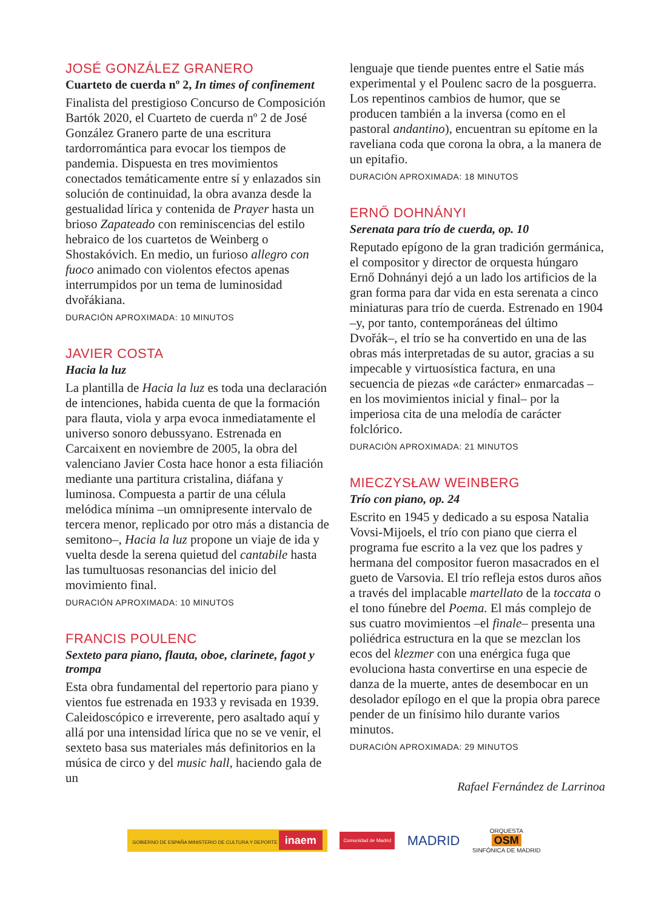JOSÉ GONZÁLEZ GRANERO
Cuarteto de cuerda nº 2, In times of confinement
Finalista del prestigioso Concurso de Composición Bartók 2020, el Cuarteto de cuerda nº 2 de José González Granero parte de una escritura tardorromántica para evocar los tiempos de pandemia. Dispuesta en tres movimientos conectados temáticamente entre sí y enlazados sin solución de continuidad, la obra avanza desde la gestualidad lírica y contenida de Prayer hasta un brioso Zapateado con reminiscencias del estilo hebraico de los cuartetos de Weinberg o Shostakóvich. En medio, un furioso allegro con fuoco animado con violentos efectos apenas interrumpidos por un tema de luminosidad dvořákiana.
DURACIÓN APROXIMADA: 10 MINUTOS
JAVIER COSTA
Hacia la luz
La plantilla de Hacia la luz es toda una declaración de intenciones, habida cuenta de que la formación para flauta, viola y arpa evoca inmediatamente el universo sonoro debussyano. Estrenada en Carcaixent en noviembre de 2005, la obra del valenciano Javier Costa hace honor a esta filiación mediante una partitura cristalina, diáfana y luminosa. Compuesta a partir de una célula melódica mínima –un omnipresente intervalo de tercera menor, replicado por otro más a distancia de semitono–, Hacia la luz propone un viaje de ida y vuelta desde la serena quietud del cantabile hasta las tumultuosas resonancias del inicio del movimiento final.
DURACIÓN APROXIMADA: 10 MINUTOS
FRANCIS POULENC
Sexteto para piano, flauta, oboe, clarinete, fagot y trompa
Esta obra fundamental del repertorio para piano y vientos fue estrenada en 1933 y revisada en 1939. Caleidoscópico e irreverente, pero asaltado aquí y allá por una intensidad lírica que no se ve venir, el sexteto basa sus materiales más definitorios en la música de circo y del music hall, haciendo gala de un
lenguaje que tiende puentes entre el Satie más experimental y el Poulenc sacro de la posguerra. Los repentinos cambios de humor, que se producen también a la inversa (como en el pastoral andantino), encuentran su epítome en la raveliana coda que corona la obra, a la manera de un epitafio.
DURACIÓN APROXIMADA: 18 MINUTOS
ERNŐ DOHNÁNYI
Serenata para trío de cuerda, op. 10
Reputado epígono de la gran tradición germánica, el compositor y director de orquesta húngaro Ernő Dohnányi dejó a un lado los artificios de la gran forma para dar vida en esta serenata a cinco miniaturas para trío de cuerda. Estrenado en 1904 –y, por tanto, contemporáneas del último Dvořák–, el trío se ha convertido en una de las obras más interpretadas de su autor, gracias a su impecable y virtuosística factura, en una secuencia de piezas «de carácter» enmarcadas –en los movimientos inicial y final– por la imperiosa cita de una melodía de carácter folclórico.
DURACIÓN APROXIMADA: 21 MINUTOS
MIECZYSŁAW WEINBERG
Trío con piano, op. 24
Escrito en 1945 y dedicado a su esposa Natalia Vovsi-Mijoels, el trío con piano que cierra el programa fue escrito a la vez que los padres y hermana del compositor fueron masacrados en el gueto de Varsovia. El trío refleja estos duros años a través del implacable martellato de la toccata o el tono fúnebre del Poema. El más complejo de sus cuatro movimientos –el finale– presenta una poliédrica estructura en la que se mezclan los ecos del klezmer con una enérgica fuga que evoluciona hasta convertirse en una especie de danza de la muerte, antes de desembocar en un desolador epílogo en el que la propia obra parece pender de un finísimo hilo durante varios minutos.
DURACIÓN APROXIMADA: 29 MINUTOS
Rafael Fernández de Larrinoa
GOBIERNO DE ESPAÑA MINISTERIO DE CULTURA Y DEPORTE inaem Comunidad de Madrid MADRID ORQUESTA
OSM
SINFÓNICA DE MADRID